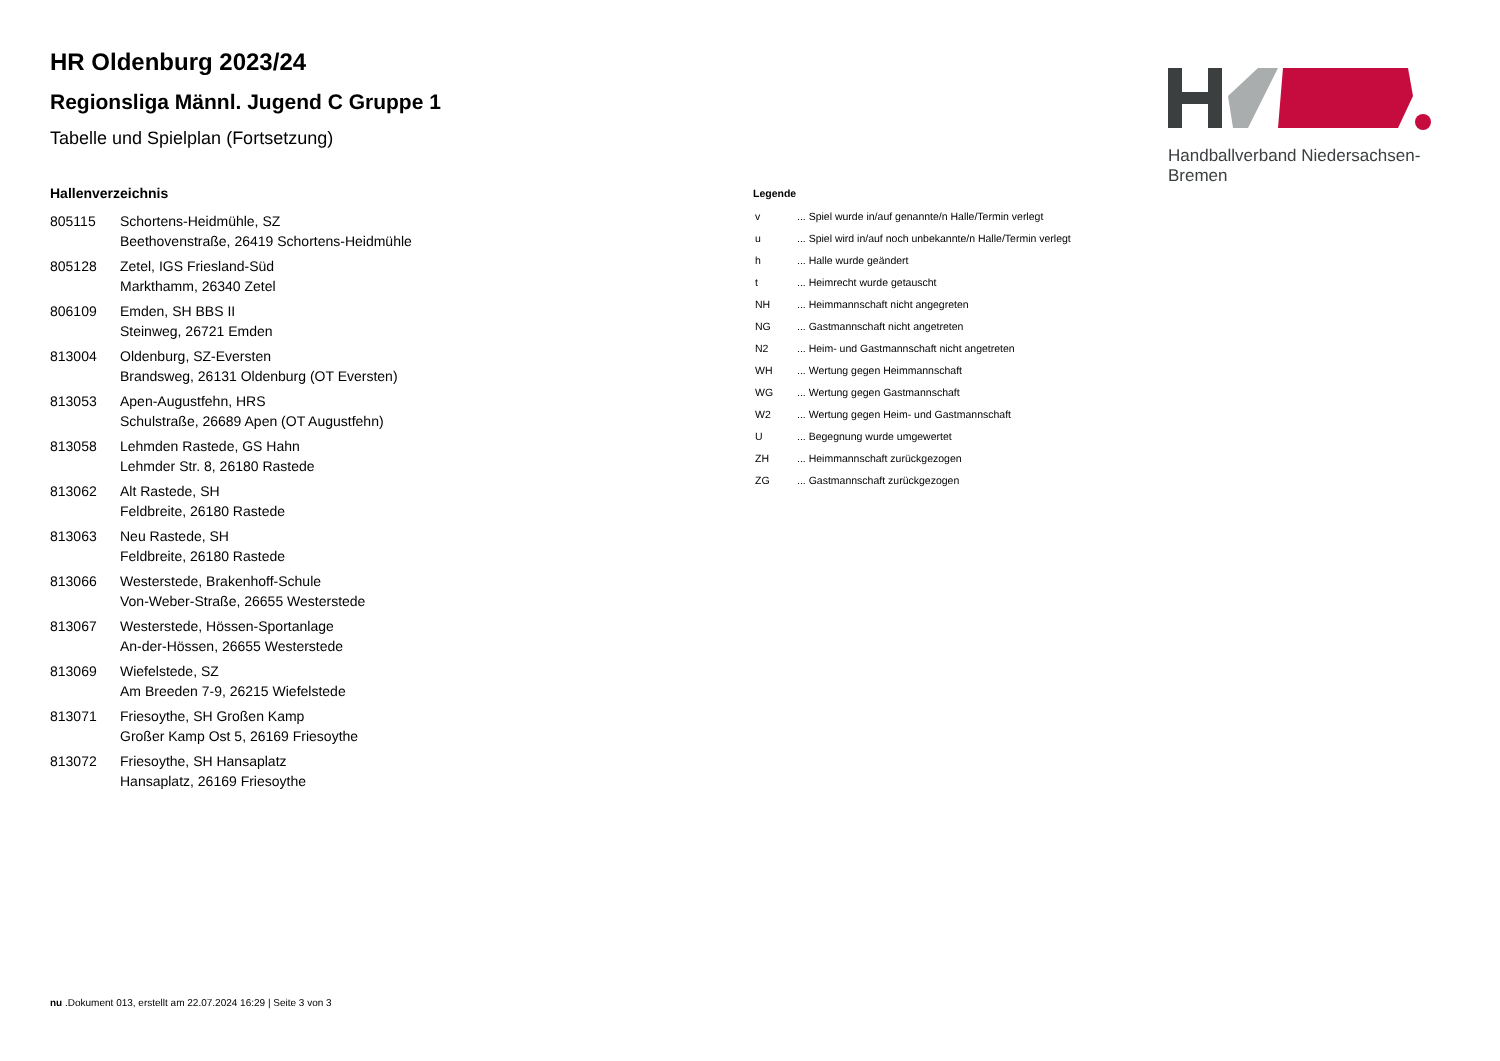Handballverband Niedersachsen-Bremen
HR Oldenburg 2023/24
Regionsliga Männl. Jugend C Gruppe 1
Tabelle und Spielplan (Fortsetzung)
Hallenverzeichnis
| 805115 | Schortens-Heidmühle, SZ Beethovenstraße, 26419 Schortens-Heidmühle |
| 805128 | Zetel, IGS Friesland-Süd Markthamm, 26340 Zetel |
| 806109 | Emden, SH BBS II Steinweg, 26721 Emden |
| 813004 | Oldenburg, SZ-Eversten Brandsweg, 26131 Oldenburg (OT Eversten) |
| 813053 | Apen-Augustfehn, HRS Schulstraße, 26689 Apen (OT Augustfehn) |
| 813058 | Lehmden Rastede, GS Hahn Lehmder Str. 8, 26180 Rastede |
| 813062 | Alt Rastede, SH Feldbreite, 26180 Rastede |
| 813063 | Neu Rastede, SH Feldbreite, 26180 Rastede |
| 813066 | Westerstede, Brakenhoff-Schule Von-Weber-Straße, 26655 Westerstede |
| 813067 | Westerstede, Hössen-Sportanlage An-der-Hössen, 26655 Westerstede |
| 813069 | Wiefelstede, SZ Am Breeden 7-9, 26215 Wiefelstede |
| 813071 | Friesoythe, SH Großen Kamp Großer Kamp Ost 5, 26169 Friesoythe |
| 813072 | Friesoythe, SH Hansaplatz Hansaplatz, 26169 Friesoythe |
Legende
| v | ... Spiel wurde in/auf genannte/n Halle/Termin verlegt |
| u | ... Spiel wird in/auf noch unbekannte/n Halle/Termin verlegt |
| h | ... Halle wurde geändert |
| t | ... Heimrecht wurde getauscht |
| NH | ... Heimmannschaft nicht angegreten |
| NG | ... Gastmannschaft nicht angetreten |
| N2 | ... Heim- und Gastmannschaft nicht angetreten |
| WH | ... Wertung gegen Heimmannschaft |
| WG | ... Wertung gegen Gastmannschaft |
| W2 | ... Wertung gegen Heim- und Gastmannschaft |
| U | ... Begegnung wurde umgewertet |
| ZH | ... Heimmannschaft zurückgezogen |
| ZG | ... Gastmannschaft zurückgezogen |
nu .Dokument 013, erstellt am 22.07.2024 16:29 | Seite 3 von 3